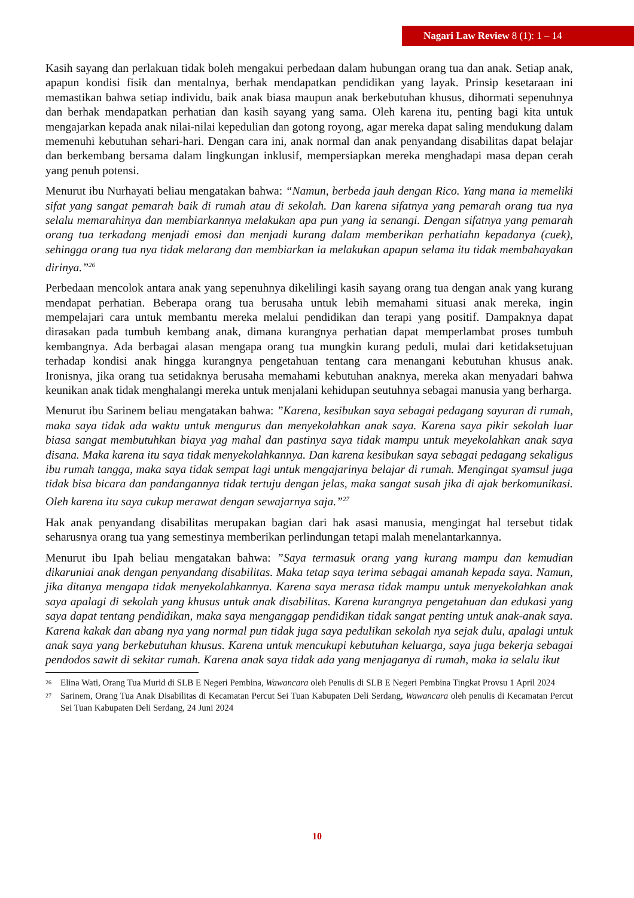Nagari Law Review 8 (1): 1 – 14
Kasih sayang dan perlakuan tidak boleh mengakui perbedaan dalam hubungan orang tua dan anak. Setiap anak, apapun kondisi fisik dan mentalnya, berhak mendapatkan pendidikan yang layak. Prinsip kesetaraan ini memastikan bahwa setiap individu, baik anak biasa maupun anak berkebutuhan khusus, dihormati sepenuhnya dan berhak mendapatkan perhatian dan kasih sayang yang sama. Oleh karena itu, penting bagi kita untuk mengajarkan kepada anak nilai-nilai kepedulian dan gotong royong, agar mereka dapat saling mendukung dalam memenuhi kebutuhan sehari-hari. Dengan cara ini, anak normal dan anak penyandang disabilitas dapat belajar dan berkembang bersama dalam lingkungan inklusif, mempersiapkan mereka menghadapi masa depan cerah yang penuh potensi.
Menurut ibu Nurhayati beliau mengatakan bahwa: “Namun, berbeda jauh dengan Rico. Yang mana ia memeliki sifat yang sangat pemarah baik di rumah atau di sekolah. Dan karena sifatnya yang pemarah orang tua nya selalu memarahinya dan membiarkannya melakukan apa pun yang ia senangi. Dengan sifatnya yang pemarah orang tua terkadang menjadi emosi dan menjadi kurang dalam memberikan perhatiahn kepadanya (cuek), sehingga orang tua nya tidak melarang dan membiarkan ia melakukan apapun selama itu tidak membahayakan dirinya.”<sup>26</sup>
Perbedaan mencolok antara anak yang sepenuhnya dikelilingi kasih sayang orang tua dengan anak yang kurang mendapat perhatian. Beberapa orang tua berusaha untuk lebih memahami situasi anak mereka, ingin mempelajari cara untuk membantu mereka melalui pendidikan dan terapi yang positif. Dampaknya dapat dirasakan pada tumbuh kembang anak, dimana kurangnya perhatian dapat memperlambat proses tumbuh kembangnya. Ada berbagai alasan mengapa orang tua mungkin kurang peduli, mulai dari ketidaksetujuan terhadap kondisi anak hingga kurangnya pengetahuan tentang cara menangani kebutuhan khusus anak. Ironisnya, jika orang tua setidaknya berusaha memahami kebutuhan anaknya, mereka akan menyadari bahwa keunikan anak tidak menghalangi mereka untuk menjalani kehidupan seutuhnya sebagai manusia yang berharga.
Menurut ibu Sarinem beliau mengatakan bahwa: ”Karena, kesibukan saya sebagai pedagang sayuran di rumah, maka saya tidak ada waktu untuk mengurus dan menyekolahkan anak saya. Karena saya pikir sekolah luar biasa sangat membutuhkan biaya yag mahal dan pastinya saya tidak mampu untuk meyekolahkan anak saya disana. Maka karena itu saya tidak menyekolahkannya. Dan karena kesibukan saya sebagai pedagang sekaligus ibu rumah tangga, maka saya tidak sempat lagi untuk mengajarinya belajar di rumah. Mengingat syamsul juga tidak bisa bicara dan pandangannya tidak tertuju dengan jelas, maka sangat susah jika di ajak berkomunikasi. Oleh karena itu saya cukup merawat dengan sewajarnya saja.”<sup>27</sup>
Hak anak penyandang disabilitas merupakan bagian dari hak asasi manusia, mengingat hal tersebut tidak seharusnya orang tua yang semestinya memberikan perlindungan tetapi malah menelantarkannya.
Menurut ibu Ipah beliau mengatakan bahwa: ”Saya termasuk orang yang kurang mampu dan kemudian dikaruniai anak dengan penyandang disabilitas. Maka tetap saya terima sebagai amanah kepada saya. Namun, jika ditanya mengapa tidak menyekolahkannya. Karena saya merasa tidak mampu untuk menyekolahkan anak saya apalagi di sekolah yang khusus untuk anak disabilitas. Karena kurangnya pengetahuan dan edukasi yang saya dapat tentang pendidikan, maka saya menganggap pendidikan tidak sangat penting untuk anak-anak saya. Karena kakak dan abang nya yang normal pun tidak juga saya pedulikan sekolah nya sejak dulu, apalagi untuk anak saya yang berkebutuhan khusus. Karena untuk mencukupi kebutuhan keluarga, saya juga bekerja sebagai pendodos sawit di sekitar rumah. Karena anak saya tidak ada yang menjaganya di rumah, maka ia selalu ikut
26
Elina Wati, Orang Tua Murid di SLB E Negeri Pembina, Wawancara oleh Penulis di SLB E Negeri Pembina Tingkat Provsu 1 April 2024
27
Sarinem, Orang Tua Anak Disabilitas di Kecamatan Percut Sei Tuan Kabupaten Deli Serdang, Wawancara oleh penulis di Kecamatan Percut Sei Tuan Kabupaten Deli Serdang, 24 Juni 2024
10